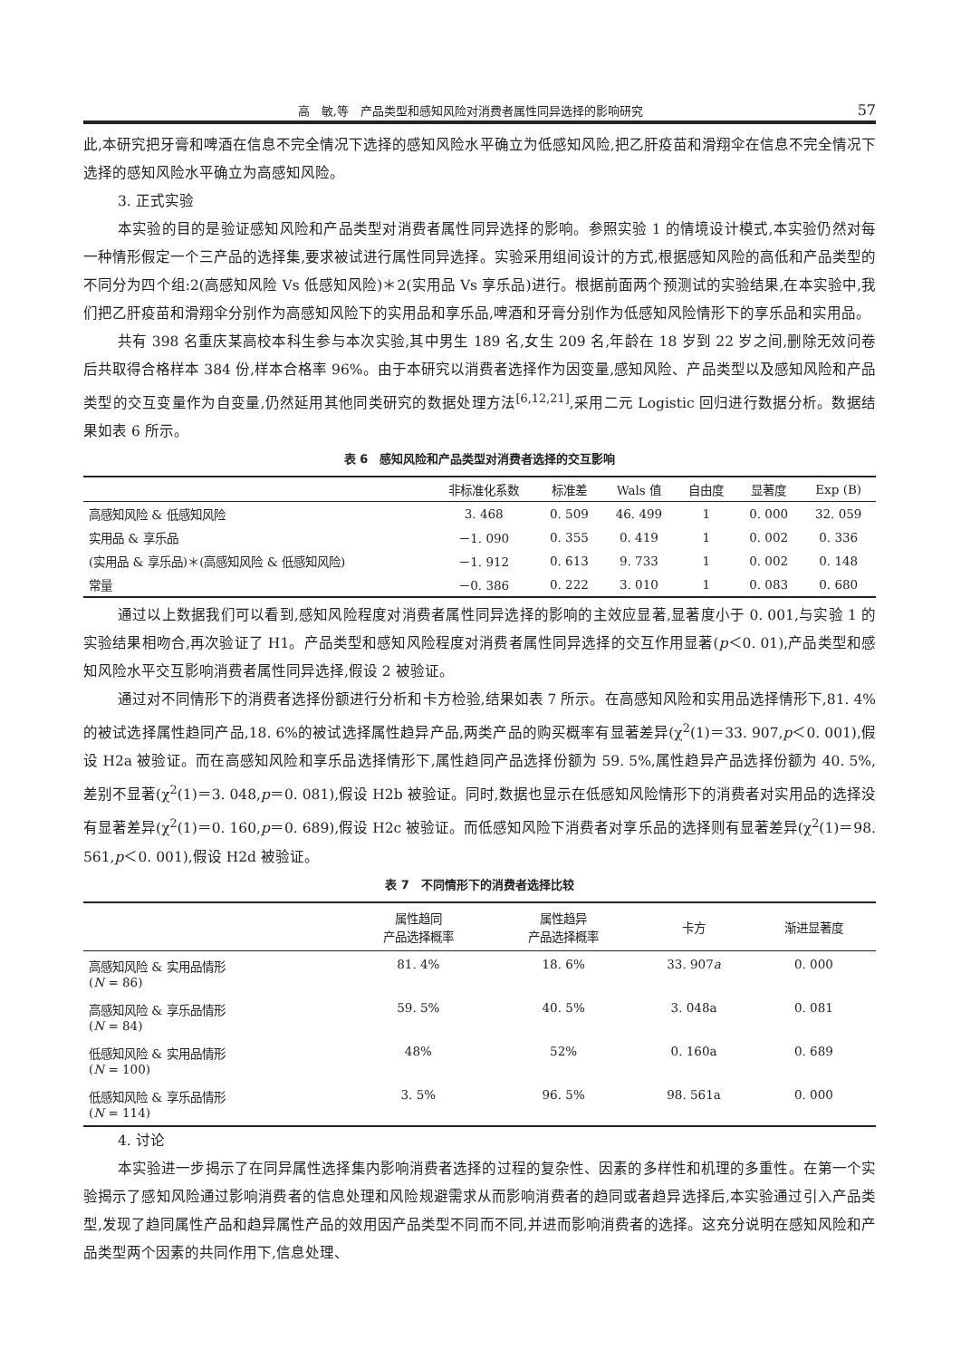高　敏,等　产品类型和感知风险对消费者属性同异选择的影响研究 57
此,本研究把牙膏和啤酒在信息不完全情况下选择的感知风险水平确立为低感知风险,把乙肝疫苗和滑翔伞在信息不完全情况下选择的感知风险水平确立为高感知风险。
3. 正式实验
本实验的目的是验证感知风险和产品类型对消费者属性同异选择的影响。参照实验 1 的情境设计模式,本实验仍然对每一种情形假定一个三产品的选择集,要求被试进行属性同异选择。实验采用组间设计的方式,根据感知风险的高低和产品类型的不同分为四个组:2(高感知风险 Vs 低感知风险)＊2(实用品 Vs 享乐品)进行。根据前面两个预测试的实验结果,在本实验中,我们把乙肝疫苗和滑翔伞分别作为高感知风险下的实用品和享乐品,啤酒和牙膏分别作为低感知风险情形下的享乐品和实用品。
共有 398 名重庆某高校本科生参与本次实验,其中男生 189 名,女生 209 名,年龄在 18 岁到 22 岁之间,删除无效问卷后共取得合格样本 384 份,样本合格率 96%。由于本研究以消费者选择作为因变量,感知风险、产品类型以及感知风险和产品类型的交互变量作为自变量,仍然延用其他同类研究的数据处理方法<sup>[6,12,21]</sup>,采用二元 Logistic 回归进行数据分析。数据结果如表 6 所示。
表 6　感知风险和产品类型对消费者选择的交互影响
| | 非标准化系数 | 标准差 | Wals 值 | 自由度 | 显著度 | Exp (B) |
| --- | --- | --- | --- | --- | --- | --- |
| 高感知风险 & 低感知风险 | 3. 468 | 0. 509 | 46. 499 | 1 | 0. 000 | 32. 059 |
| 实用品 & 享乐品 | －1. 090 | 0. 355 | 0. 419 | 1 | 0. 002 | 0. 336 |
| (实用品 & 享乐品)＊(高感知风险 & 低感知风险) | －1. 912 | 0. 613 | 9. 733 | 1 | 0. 002 | 0. 148 |
| 常量 | －0. 386 | 0. 222 | 3. 010 | 1 | 0. 083 | 0. 680 |
通过以上数据我们可以看到,感知风险程度对消费者属性同异选择的影响的主效应显著,显著度小于 0. 001,与实验 1 的实验结果相吻合,再次验证了 H1。产品类型和感知风险程度对消费者属性同异选择的交互作用显著(p＜0. 01),产品类型和感知风险水平交互影响消费者属性同异选择,假设 2 被验证。
通过对不同情形下的消费者选择份额进行分析和卡方检验,结果如表 7 所示。在高感知风险和实用品选择情形下,81. 4%的被试选择属性趋同产品,18. 6%的被试选择属性趋异产品,两类产品的购买概率有显著差异(χ<sup>2</sup>(1)＝33. 907,p＜0. 001),假设 H2a 被验证。而在高感知风险和享乐品选择情形下,属性趋同产品选择份额为 59. 5%,属性趋异产品选择份额为 40. 5%,差别不显著(χ<sup>2</sup>(1)＝3. 048,p＝0. 081),假设 H2b 被验证。同时,数据也显示在低感知风险情形下的消费者对实用品的选择没有显著差异(χ<sup>2</sup>(1)＝0. 160,p＝0. 689),假设 H2c 被验证。而低感知风险下消费者对享乐品的选择则有显著差异(χ<sup>2</sup>(1)＝98. 561,p＜0. 001),假设 H2d 被验证。
表 7　不同情形下的消费者选择比较
| | 属性趋同 产品选择概率 | 属性趋异 产品选择概率 | 卡方 | 渐进显著度 |
| --- | --- | --- | --- | --- |
| 高感知风险 & 实用品情形 ( N = 86) | 81. 4% | 18. 6% | 33. 907 a | 0. 000 |
| 高感知风险 & 享乐品情形 ( N = 84) | 59. 5% | 40. 5% | 3. 048a | 0. 081 |
| 低感知风险 & 实用品情形 ( N = 100) | 48% | 52% | 0. 160a | 0. 689 |
| 低感知风险 & 享乐品情形 ( N = 114) | 3. 5% | 96. 5% | 98. 561a | 0. 000 |
4. 讨论
本实验进一步揭示了在同异属性选择集内影响消费者选择的过程的复杂性、因素的多样性和机理的多重性。在第一个实验揭示了感知风险通过影响消费者的信息处理和风险规避需求从而影响消费者的趋同或者趋异选择后,本实验通过引入产品类型,发现了趋同属性产品和趋异属性产品的效用因产品类型不同而不同,并进而影响消费者的选择。这充分说明在感知风险和产品类型两个因素的共同作用下,信息处理、